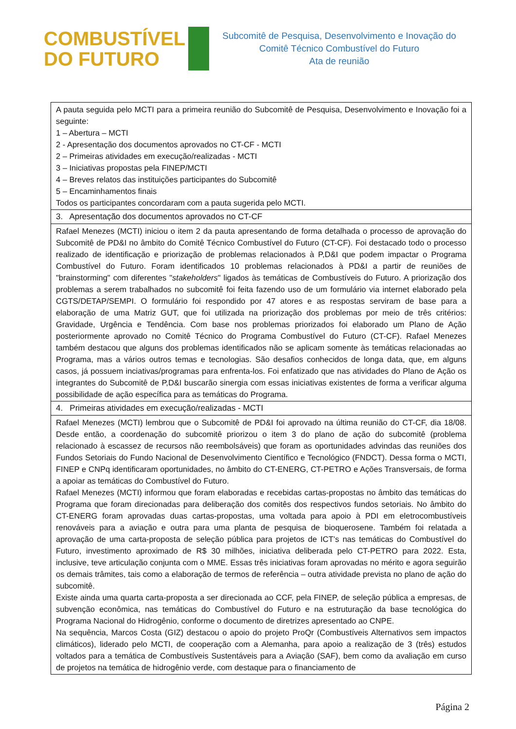COMBUSTÍVEL
DO FUTURO
Subcomitê de Pesquisa, Desenvolvimento e Inovação do
Comitê Técnico Combustível do Futuro
Ata de reunião
| A pauta seguida pelo MCTI para a primeira reunião do Subcomitê de Pesquisa, Desenvolvimento e Inovação foi a seguinte: 1 – Abertura – MCTI 2 - Apresentação dos documentos aprovados no CT-CF - MCTI 2 – Primeiras atividades em execução/realizadas - MCTI 3 – Iniciativas propostas pela FINEP/MCTI 4 – Breves relatos das instituições participantes do Subcomitê 5 – Encaminhamentos finais Todos os participantes concordaram com a pauta sugerida pelo MCTI. |
| 3. Apresentação dos documentos aprovados no CT-CF |
| Rafael Menezes (MCTI) iniciou o item 2 da pauta apresentando de forma detalhada o processo de aprovação do Subcomitê de PD&I no âmbito do Comitê Técnico Combustível do Futuro (CT-CF). Foi destacado todo o processo realizado de identificação e priorização de problemas relacionados à P,D&I que podem impactar o Programa Combustível do Futuro. Foram identificados 10 problemas relacionados à PD&I a partir de reuniões de "brainstorming" com diferentes " stakeholders " ligados às temáticas de Combustíveis do Futuro. A priorização dos problemas a serem trabalhados no subcomitê foi feita fazendo uso de um formulário via internet elaborado pela CGTS/DETAP/SEMPI. O formulário foi respondido por 47 atores e as respostas serviram de base para a elaboração de uma Matriz GUT, que foi utilizada na priorização dos problemas por meio de três critérios: Gravidade, Urgência e Tendência. Com base nos problemas priorizados foi elaborado um Plano de Ação posteriormente aprovado no Comitê Técnico do Programa Combustível do Futuro (CT-CF). Rafael Menezes também destacou que alguns dos problemas identificados não se aplicam somente às temáticas relacionadas ao Programa, mas a vários outros temas e tecnologias. São desafios conhecidos de longa data, que, em alguns casos, já possuem inciativas/programas para enfrenta-los. Foi enfatizado que nas atividades do Plano de Ação os integrantes do Subcomitê de P,D&I buscarão sinergia com essas iniciativas existentes de forma a verificar alguma possibilidade de ação específica para as temáticas do Programa. |
| 4. Primeiras atividades em execução/realizadas - MCTI |
| Rafael Menezes (MCTI) lembrou que o Subcomitê de PD&I foi aprovado na última reunião do CT-CF, dia 18/08. Desde então, a coordenação do subcomitê priorizou o item 3 do plano de ação do subcomitê (problema relacionado à escassez de recursos não reembolsáveis) que foram as oportunidades advindas das reuniões dos Fundos Setoriais do Fundo Nacional de Desenvolvimento Científico e Tecnológico (FNDCT). Dessa forma o MCTI, FINEP e CNPq identificaram oportunidades, no âmbito do CT-ENERG, CT-PETRO e Ações Transversais, de forma a apoiar as temáticas do Combustível do Futuro. Rafael Menezes (MCTI) informou que foram elaboradas e recebidas cartas-propostas no âmbito das temáticas do Programa que foram direcionadas para deliberação dos comitês dos respectivos fundos setoriais. No âmbito do CT-ENERG foram aprovadas duas cartas-propostas, uma voltada para apoio à PDI em eletrocombustíveis renováveis para a aviação e outra para uma planta de pesquisa de bioquerosene. Também foi relatada a aprovação de uma carta-proposta de seleção pública para projetos de ICT’s nas temáticas do Combustível do Futuro, investimento aproximado de R$ 30 milhões, iniciativa deliberada pelo CT-PETRO para 2022. Esta, inclusive, teve articulação conjunta com o MME. Essas três iniciativas foram aprovadas no mérito e agora seguirão os demais trâmites, tais como a elaboração de termos de referência – outra atividade prevista no plano de ação do subcomitê. Existe ainda uma quarta carta-proposta a ser direcionada ao CCF, pela FINEP, de seleção pública a empresas, de subvenção econômica, nas temáticas do Combustível do Futuro e na estruturação da base tecnológica do Programa Nacional do Hidrogênio, conforme o documento de diretrizes apresentado ao CNPE. Na sequência, Marcos Costa (GIZ) destacou o apoio do projeto ProQr (Combustíveis Alternativos sem impactos climáticos), liderado pelo MCTI, de cooperação com a Alemanha, para apoio a realização de 3 (três) estudos voltados para a temática de Combustíveis Sustentáveis para a Aviação (SAF), bem como da avaliação em curso de projetos na temática de hidrogênio verde, com destaque para o financiamento de |
Página 2